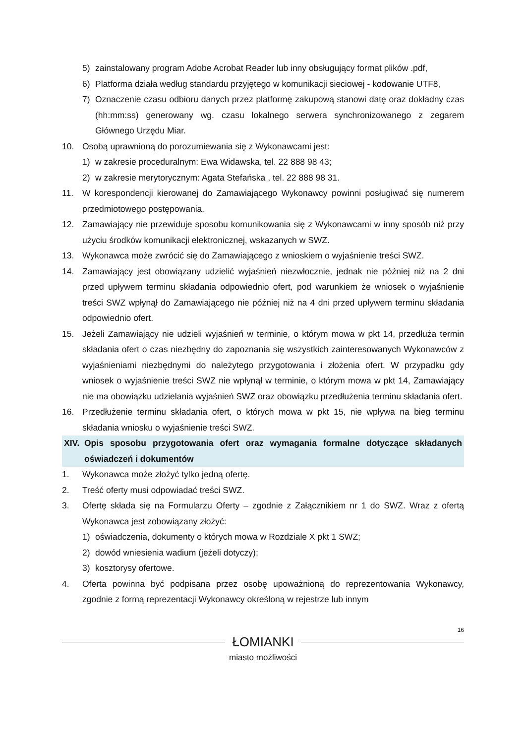5) zainstalowany program Adobe Acrobat Reader lub inny obsługujący format plików .pdf,
6) Platforma działa według standardu przyjętego w komunikacji sieciowej - kodowanie UTF8,
7) Oznaczenie czasu odbioru danych przez platformę zakupową stanowi datę oraz dokładny czas (hh:mm:ss) generowany wg. czasu lokalnego serwera synchronizowanego z zegarem Głównego Urzędu Miar.
10. Osobą uprawnioną do porozumiewania się z Wykonawcami jest:
1) w zakresie proceduralnym: Ewa Widawska, tel. 22 888 98 43;
2) w zakresie merytorycznym: Agata Stefańska , tel. 22 888 98 31.
11. W korespondencji kierowanej do Zamawiającego Wykonawcy powinni posługiwać się numerem przedmiotowego postępowania.
12. Zamawiający nie przewiduje sposobu komunikowania się z Wykonawcami w inny sposób niż przy użyciu środków komunikacji elektronicznej, wskazanych w SWZ.
13. Wykonawca może zwrócić się do Zamawiającego z wnioskiem o wyjaśnienie treści SWZ.
14. Zamawiający jest obowiązany udzielić wyjaśnień niezwłocznie, jednak nie później niż na 2 dni przed upływem terminu składania odpowiednio ofert, pod warunkiem że wniosek o wyjaśnienie treści SWZ wpłynął do Zamawiającego nie później niż na 4 dni przed upływem terminu składania odpowiednio ofert.
15. Jeżeli Zamawiający nie udzieli wyjaśnień w terminie, o którym mowa w pkt 14, przedłuża termin składania ofert o czas niezbędny do zapoznania się wszystkich zainteresowanych Wykonawców z wyjaśnieniami niezbędnymi do należytego przygotowania i złożenia ofert. W przypadku gdy wniosek o wyjaśnienie treści SWZ nie wpłynął w terminie, o którym mowa w pkt 14, Zamawiający nie ma obowiązku udzielania wyjaśnień SWZ oraz obowiązku przedłużenia terminu składania ofert.
16. Przedłużenie terminu składania ofert, o których mowa w pkt 15, nie wpływa na bieg terminu składania wniosku o wyjaśnienie treści SWZ.
XIV. Opis sposobu przygotowania ofert oraz wymagania formalne dotyczące składanych oświadczeń i dokumentów
1. Wykonawca może złożyć tylko jedną ofertę.
2. Treść oferty musi odpowiadać treści SWZ.
3. Ofertę składa się na Formularzu Oferty – zgodnie z Załącznikiem nr 1 do SWZ. Wraz z ofertą Wykonawca jest zobowiązany złożyć:
1) oświadczenia, dokumenty o których mowa w Rozdziale X pkt 1 SWZ;
2) dowód wniesienia wadium (jeżeli dotyczy);
3) kosztorysy ofertowe.
4. Oferta powinna być podpisana przez osobę upoważnioną do reprezentowania Wykonawcy, zgodnie z formą reprezentacji Wykonawcy określoną w rejestrze lub innym
16
ŁOMIANKI
miasto możliwości